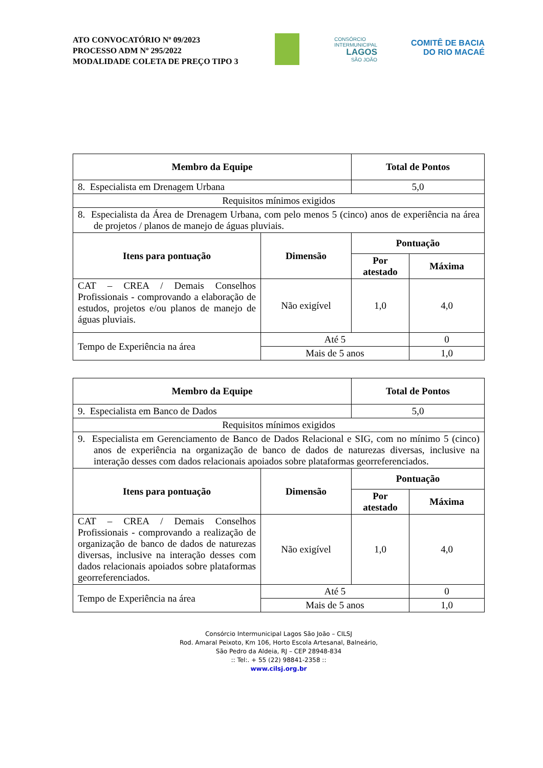ATO CONVOCATÓRIO Nº 09/2023
PROCESSO ADM Nº 295/2022
MODALIDADE COLETA DE PREÇO TIPO 3
CONSÓRCIO
INTERMUNICIPAL
LAGOS
SÃO JOÃO
COMITÊ DE BACIA
DO RIO MACAÉ
| Membro da Equipe | | Total de Pontos | |
| --- | --- | --- | --- |
| 8. Especialista em Drenagem Urbana | | 5,0 | |
| Requisitos mínimos exigidos | | | |
| 8. Especialista da Área de Drenagem Urbana, com pelo menos 5 (cinco) anos de experiência na área de projetos / planos de manejo de águas pluviais. | | | |
| Itens para pontuação | Dimensão | Pontuação | |
| | | Por atestado | Máxima |
| CAT – CREA / Demais Conselhos Profissionais - comprovando a elaboração de estudos, projetos e/ou planos de manejo de águas pluviais. | Não exigível | 1,0 | 4,0 |
| Tempo de Experiência na área | Até 5 | | 0 |
| | Mais de 5 anos | | 1,0 |
| Membro da Equipe | | Total de Pontos | |
| --- | --- | --- | --- |
| 9. Especialista em Banco de Dados | | 5,0 | |
| Requisitos mínimos exigidos | | | |
| 9. Especialista em Gerenciamento de Banco de Dados Relacional e SIG, com no mínimo 5 (cinco) anos de experiência na organização de banco de dados de naturezas diversas, inclusive na interação desses com dados relacionais apoiados sobre plataformas georreferenciados. | | | |
| Itens para pontuação | Dimensão | Pontuação | |
| | | Por atestado | Máxima |
| CAT – CREA / Demais Conselhos Profissionais - comprovando a realização de organização de banco de dados de naturezas diversas, inclusive na interação desses com dados relacionais apoiados sobre plataformas georreferenciados. | Não exigível | 1,0 | 4,0 |
| Tempo de Experiência na área | Até 5 | | 0 |
| | Mais de 5 anos | | 1,0 |
Consórcio Intermunicipal Lagos São João – CILSJ
Rod. Amaral Peixoto, Km 106, Horto Escola Artesanal, Balneário,
São Pedro da Aldeia, RJ – CEP 28948-834
:: Tel:. + 55 (22) 98841-2358 ::
www.cilsj.org.br